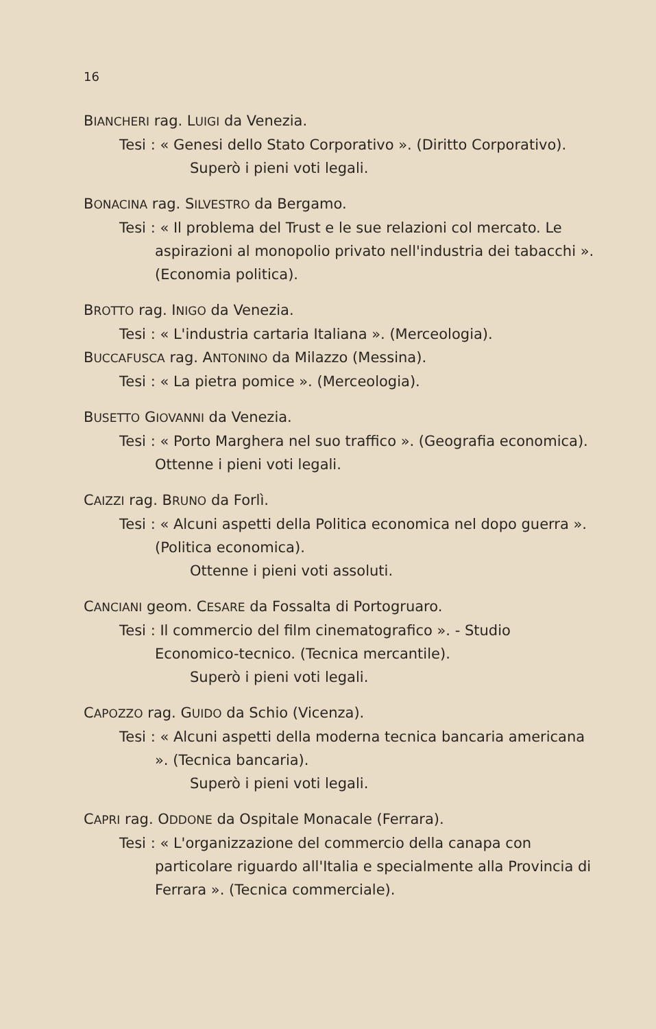16
BIANCHERI rag. LUIGI da Venezia.
Tesi : « Genesi dello Stato Corporativo ». (Diritto Corporativo).
Superò i pieni voti legali.
BONACINA rag. SILVESTRO da Bergamo.
Tesi : « Il problema del Trust e le sue relazioni col mercato. Le aspirazioni al monopolio privato nell'industria dei tabacchi ». (Economia politica).
BROTTO rag. INIGO da Venezia.
Tesi : « L'industria cartaria Italiana ». (Merceologia).
BUCCAFUSCA rag. ANTONINO da Milazzo (Messina).
Tesi : « La pietra pomice ». (Merceologia).
BUSETTO GIOVANNI da Venezia.
Tesi : « Porto Marghera nel suo traffico ». (Geografia economica). Ottenne i pieni voti legali.
CAIZZI rag. BRUNO da Forlì.
Tesi : « Alcuni aspetti della Politica economica nel dopo guerra ». (Politica economica).
Ottenne i pieni voti assoluti.
CANCIANI geom. CESARE da Fossalta di Portogruaro.
Tesi : Il commercio del film cinematografico ». - Studio Economico-tecnico. (Tecnica mercantile).
Superò i pieni voti legali.
CAPOZZO rag. GUIDO da Schio (Vicenza).
Tesi : « Alcuni aspetti della moderna tecnica bancaria americana ». (Tecnica bancaria).
Superò i pieni voti legali.
CAPRI rag. ODDONE da Ospitale Monacale (Ferrara).
Tesi : « L'organizzazione del commercio della canapa con particolare riguardo all'Italia e specialmente alla Provincia di Ferrara ». (Tecnica commerciale).